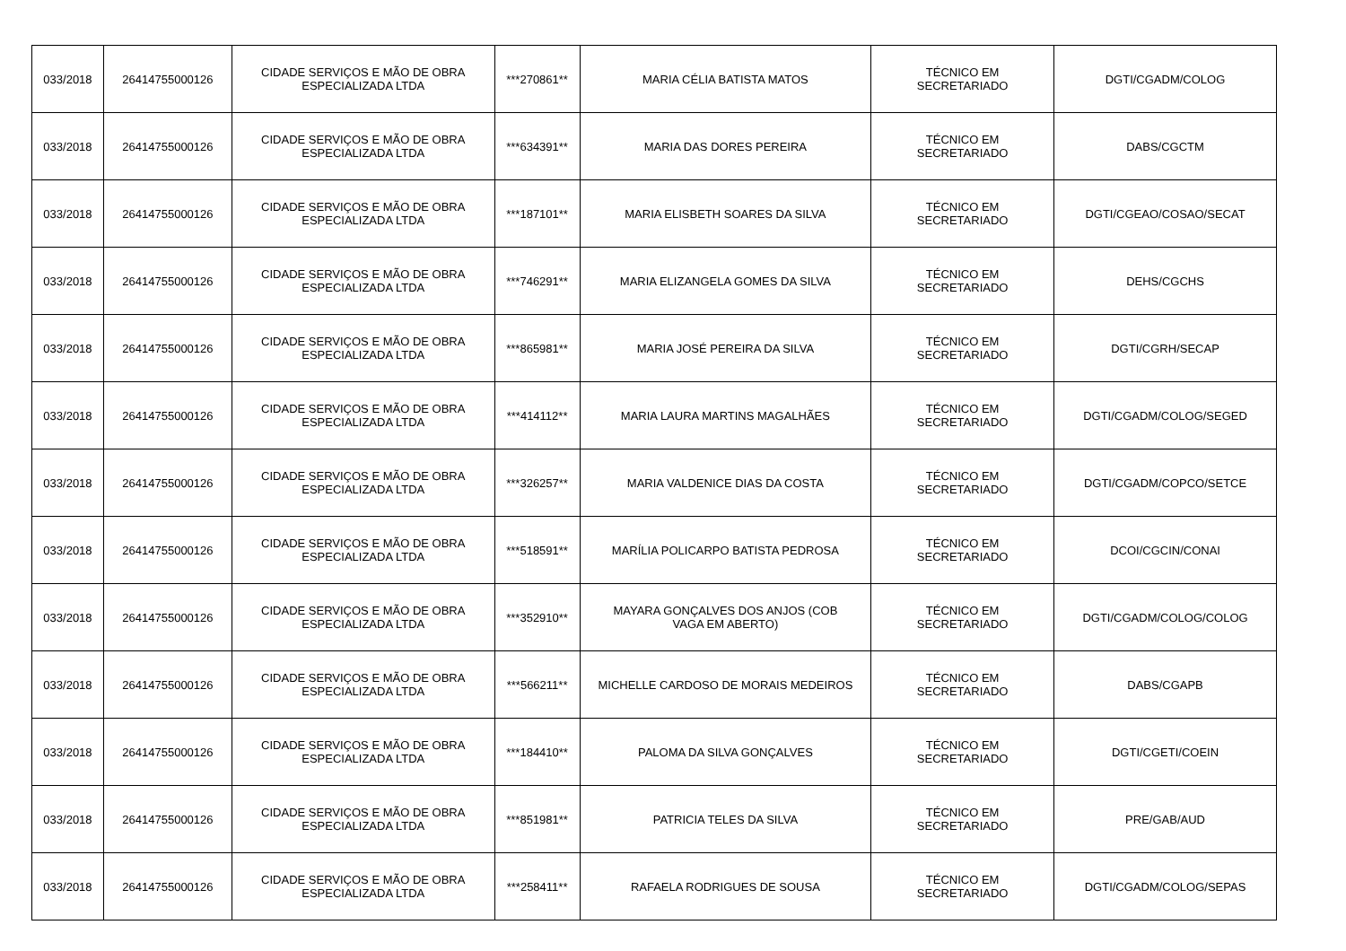| 033/2018 | 26414755000126 | CIDADE SERVIÇOS E MÃO DE OBRA ESPECIALIZADA LTDA | ***270861** | MARIA CÉLIA BATISTA MATOS | TÉCNICO EM SECRETARIADO | DGTI/CGADM/COLOG |
| 033/2018 | 26414755000126 | CIDADE SERVIÇOS E MÃO DE OBRA ESPECIALIZADA LTDA | ***634391** | MARIA DAS DORES PEREIRA | TÉCNICO EM SECRETARIADO | DABS/CGCTM |
| 033/2018 | 26414755000126 | CIDADE SERVIÇOS E MÃO DE OBRA ESPECIALIZADA LTDA | ***187101** | MARIA ELISBETH SOARES DA SILVA | TÉCNICO EM SECRETARIADO | DGTI/CGEAO/COSAO/SECAT |
| 033/2018 | 26414755000126 | CIDADE SERVIÇOS E MÃO DE OBRA ESPECIALIZADA LTDA | ***746291** | MARIA ELIZANGELA GOMES DA SILVA | TÉCNICO EM SECRETARIADO | DEHS/CGCHS |
| 033/2018 | 26414755000126 | CIDADE SERVIÇOS E MÃO DE OBRA ESPECIALIZADA LTDA | ***865981** | MARIA JOSÉ PEREIRA DA SILVA | TÉCNICO EM SECRETARIADO | DGTI/CGRH/SECAP |
| 033/2018 | 26414755000126 | CIDADE SERVIÇOS E MÃO DE OBRA ESPECIALIZADA LTDA | ***414112** | MARIA LAURA MARTINS MAGALHÃES | TÉCNICO EM SECRETARIADO | DGTI/CGADM/COLOG/SEGED |
| 033/2018 | 26414755000126 | CIDADE SERVIÇOS E MÃO DE OBRA ESPECIALIZADA LTDA | ***326257** | MARIA VALDENICE DIAS DA COSTA | TÉCNICO EM SECRETARIADO | DGTI/CGADM/COPCO/SETCE |
| 033/2018 | 26414755000126 | CIDADE SERVIÇOS E MÃO DE OBRA ESPECIALIZADA LTDA | ***518591** | MARÍLIA POLICARPO BATISTA PEDROSA | TÉCNICO EM SECRETARIADO | DCOI/CGCIN/CONAI |
| 033/2018 | 26414755000126 | CIDADE SERVIÇOS E MÃO DE OBRA ESPECIALIZADA LTDA | ***352910** | MAYARA GONÇALVES DOS ANJOS (COB VAGA EM ABERTO) | TÉCNICO EM SECRETARIADO | DGTI/CGADM/COLOG/COLOG |
| 033/2018 | 26414755000126 | CIDADE SERVIÇOS E MÃO DE OBRA ESPECIALIZADA LTDA | ***566211** | MICHELLE CARDOSO DE MORAIS MEDEIROS | TÉCNICO EM SECRETARIADO | DABS/CGAPB |
| 033/2018 | 26414755000126 | CIDADE SERVIÇOS E MÃO DE OBRA ESPECIALIZADA LTDA | ***184410** | PALOMA DA SILVA GONÇALVES | TÉCNICO EM SECRETARIADO | DGTI/CGETI/COEIN |
| 033/2018 | 26414755000126 | CIDADE SERVIÇOS E MÃO DE OBRA ESPECIALIZADA LTDA | ***851981** | PATRICIA TELES DA SILVA | TÉCNICO EM SECRETARIADO | PRE/GAB/AUD |
| 033/2018 | 26414755000126 | CIDADE SERVIÇOS E MÃO DE OBRA ESPECIALIZADA LTDA | ***258411** | RAFAELA RODRIGUES DE SOUSA | TÉCNICO EM SECRETARIADO | DGTI/CGADM/COLOG/SEPAS |